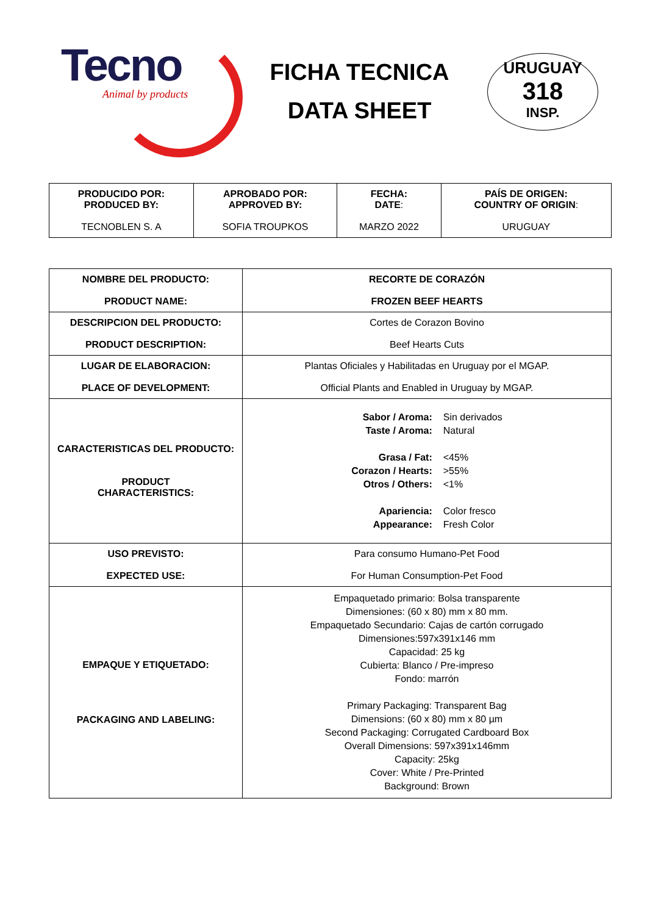Tecno
Animal by products
FICHA TECNICA
DATA SHEET
URUGUAY
318
INSP.
| PRODUCIDO POR: PRODUCED BY: TECNOBLEN S. A | APROBADO POR: APPROVED BY: SOFIA TROUPKOS | FECHA: DATE : MARZO 2022 | PAÍS DE ORIGEN: COUNTRY OF ORIGIN : URUGUAY |
| NOMBRE DEL PRODUCTO: PRODUCT NAME: | RECORTE DE CORAZÓN FROZEN BEEF HEARTS |
| DESCRIPCION DEL PRODUCTO: PRODUCT DESCRIPTION: | Cortes de Corazon Bovino Beef Hearts Cuts |
| LUGAR DE ELABORACION: PLACE OF DEVELOPMENT: | Plantas Oficiales y Habilitadas en Uruguay por el MGAP. Official Plants and Enabled in Uruguay by MGAP. |
| CARACTERISTICAS DEL PRODUCTO: PRODUCT CHARACTERISTICS: | Sabor / Aroma: Sin derivados Taste / Aroma: Natural Grasa / Fat: <45% Corazon / Hearts: >55% Otros / Others: <1% Apariencia: Color fresco Appearance: Fresh Color |
| USO PREVISTO: EXPECTED USE: | Para consumo Humano-Pet Food For Human Consumption-Pet Food |
| EMPAQUE Y ETIQUETADO: PACKAGING AND LABELING: | Empaquetado primario: Bolsa transparente Dimensiones: (60 x 80) mm x 80 mm. Empaquetado Secundario: Cajas de cartón corrugado Dimensiones:597x391x146 mm Capacidad: 25 kg Cubierta: Blanco / Pre-impreso Fondo: marrón Primary Packaging: Transparent Bag Dimensions: (60 x 80) mm x 80 µm Second Packaging: Corrugated Cardboard Box Overall Dimensions: 597x391x146mm Capacity: 25kg Cover: White / Pre-Printed Background: Brown |